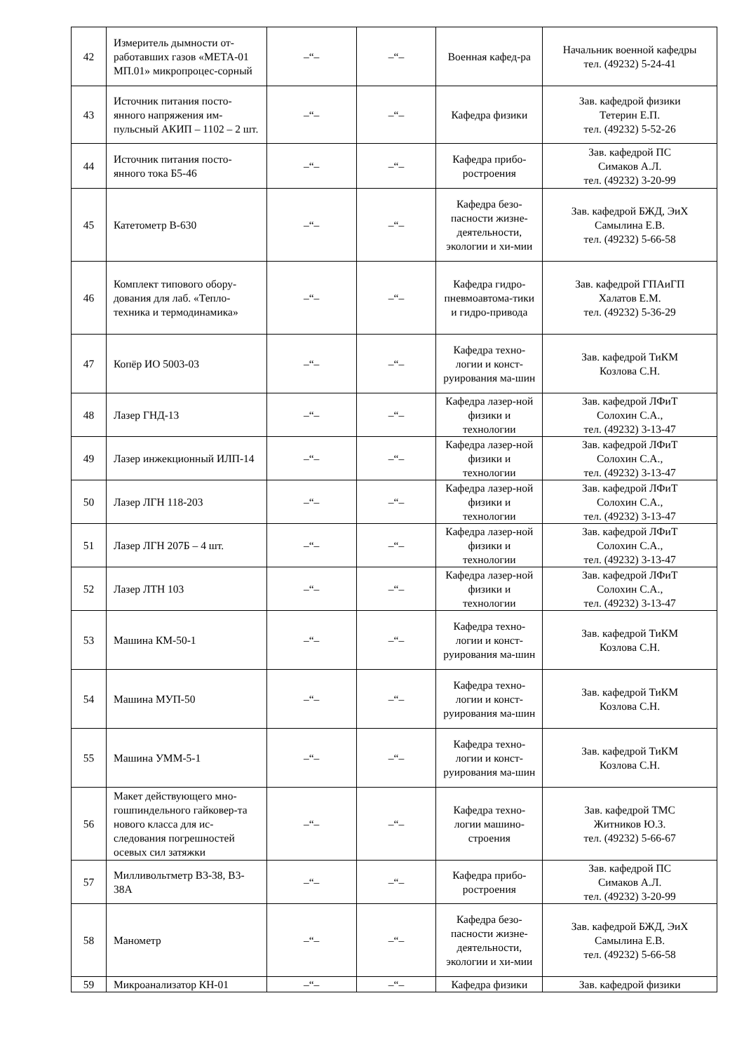| 42 | Измеритель дымности от-работавших газов «МЕТА-01 МП.01» микропроцес-сорный | –“– | –“– | Военная кафед-ра | Начальник военной кафедры тел. (49232) 5-24-41 |
| 43 | Источник питания посто-янного напряжения им-пульсный АКИП – 1102 – 2 шт. | –“– | –“– | Кафедра физики | Зав. кафедрой физики Тетерин Е.П. тел. (49232) 5-52-26 |
| 44 | Источник питания посто-янного тока Б5-46 | –“– | –“– | Кафедра прибо-ростроения | Зав. кафедрой ПС Симаков А.Л. тел. (49232) 3-20-99 |
| 45 | Катетометр В-630 | –“– | –“– | Кафедра безо-пасности жизне-деятельности, экологии и хи-мии | Зав. кафедрой БЖД, ЭиХ Самылина Е.В. тел. (49232) 5-66-58 |
| 46 | Комплект типового обору-дования для лаб. «Тепло-техника и термодинамика» | –“– | –“– | Кафедра гидро-пневмоавтома-тики и гидро-привода | Зав. кафедрой ГПАиГП Халатов Е.М. тел. (49232) 5-36-29 |
| 47 | Копёр ИО 5003-03 | –“– | –“– | Кафедра техно-логии и конст-руирования ма-шин | Зав. кафедрой ТиКМ Козлова С.Н. |
| 48 | Лазер ГНД-13 | –“– | –“– | Кафедра лазер-ной физики и технологии | Зав. кафедрой ЛФиТ Солохин С.А., тел. (49232) 3-13-47 |
| 49 | Лазер инжекционный ИЛП-14 | –“– | –“– | Кафедра лазер-ной физики и технологии | Зав. кафедрой ЛФиТ Солохин С.А., тел. (49232) 3-13-47 |
| 50 | Лазер ЛГН 118-203 | –“– | –“– | Кафедра лазер-ной физики и технологии | Зав. кафедрой ЛФиТ Солохин С.А., тел. (49232) 3-13-47 |
| 51 | Лазер ЛГН 207Б – 4 шт. | –“– | –“– | Кафедра лазер-ной физики и технологии | Зав. кафедрой ЛФиТ Солохин С.А., тел. (49232) 3-13-47 |
| 52 | Лазер ЛТН 103 | –“– | –“– | Кафедра лазер-ной физики и технологии | Зав. кафедрой ЛФиТ Солохин С.А., тел. (49232) 3-13-47 |
| 53 | Машина КМ-50-1 | –“– | –“– | Кафедра техно-логии и конст-руирования ма-шин | Зав. кафедрой ТиКМ Козлова С.Н. |
| 54 | Машина МУП-50 | –“– | –“– | Кафедра техно-логии и конст-руирования ма-шин | Зав. кафедрой ТиКМ Козлова С.Н. |
| 55 | Машина УММ-5-1 | –“– | –“– | Кафедра техно-логии и конст-руирования ма-шин | Зав. кафедрой ТиКМ Козлова С.Н. |
| 56 | Макет действующего мно-гошпиндельного гайковер-та нового класса для ис-следования погрешностей осевых сил затяжки | –“– | –“– | Кафедра техно-логии машино-строения | Зав. кафедрой ТМС Житников Ю.З. тел. (49232) 5-66-67 |
| 57 | Милливольтметр В3-38, В3-38А | –“– | –“– | Кафедра прибо-ростроения | Зав. кафедрой ПС Симаков А.Л. тел. (49232) 3-20-99 |
| 58 | Манометр | –“– | –“– | Кафедра безо-пасности жизне-деятельности, экологии и хи-мии | Зав. кафедрой БЖД, ЭиХ Самылина Е.В. тел. (49232) 5-66-58 |
| 59 | Микроанализатор КН-01 | –“– | –“– | Кафедра физики | Зав. кафедрой физики |